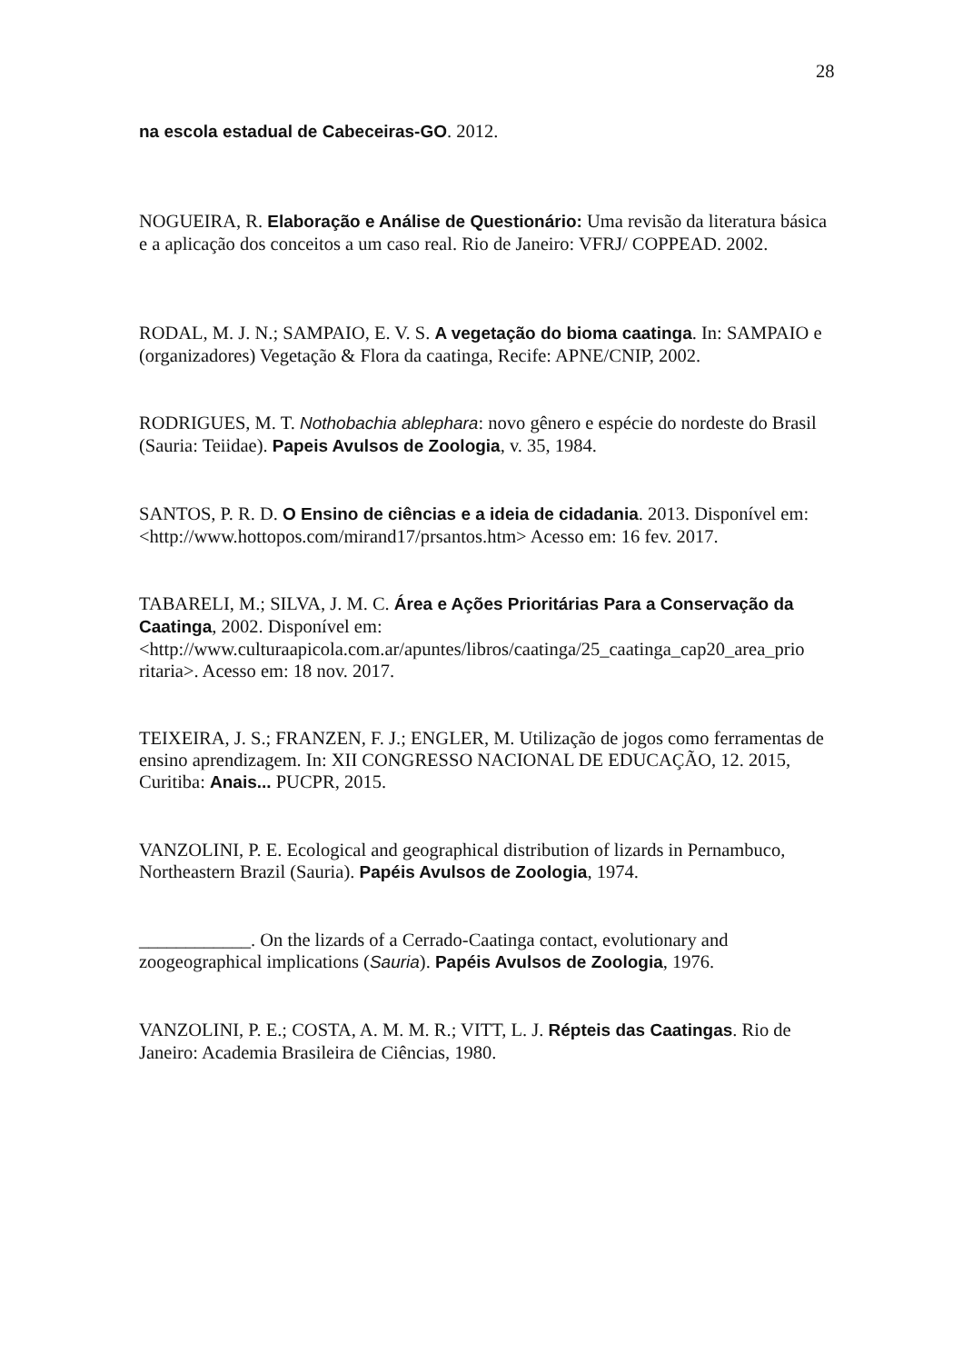28
na escola estadual de Cabeceiras-GO. 2012.
NOGUEIRA, R. Elaboração e Análise de Questionário: Uma revisão da literatura básica e a aplicação dos conceitos a um caso real. Rio de Janeiro: VFRJ/ COPPEAD. 2002.
RODAL, M. J. N.; SAMPAIO, E. V. S. A vegetação do bioma caatinga. In: SAMPAIO e (organizadores) Vegetação & Flora da caatinga, Recife: APNE/CNIP, 2002.
RODRIGUES, M. T. Nothobachia ablephara: novo gênero e espécie do nordeste do Brasil (Sauria: Teiidae). Papeis Avulsos de Zoologia, v. 35, 1984.
SANTOS, P. R. D. O Ensino de ciências e a ideia de cidadania. 2013. Disponível em: <http://www.hottopos.com/mirand17/prsantos.htm> Acesso em: 16 fev. 2017.
TABARELI, M.; SILVA, J. M. C. Área e Ações Prioritárias Para a Conservação da Caatinga, 2002. Disponível em: <http://www.culturaapicola.com.ar/apuntes/libros/caatinga/25_caatinga_cap20_area_prio ritaria>. Acesso em: 18 nov. 2017.
TEIXEIRA, J. S.; FRANZEN, F. J.; ENGLER, M. Utilização de jogos como ferramentas de ensino aprendizagem. In: XII CONGRESSO NACIONAL DE EDUCAÇÃO, 12. 2015, Curitiba: Anais... PUCPR, 2015.
VANZOLINI, P. E. Ecological and geographical distribution of lizards in Pernambuco, Northeastern Brazil (Sauria). Papéis Avulsos de Zoologia, 1974.
____________. On the lizards of a Cerrado-Caatinga contact, evolutionary and zoogeographical implications (Sauria). Papéis Avulsos de Zoologia, 1976.
VANZOLINI, P. E.; COSTA, A. M. M. R.; VITT, L. J. Répteis das Caatingas. Rio de Janeiro: Academia Brasileira de Ciências, 1980.